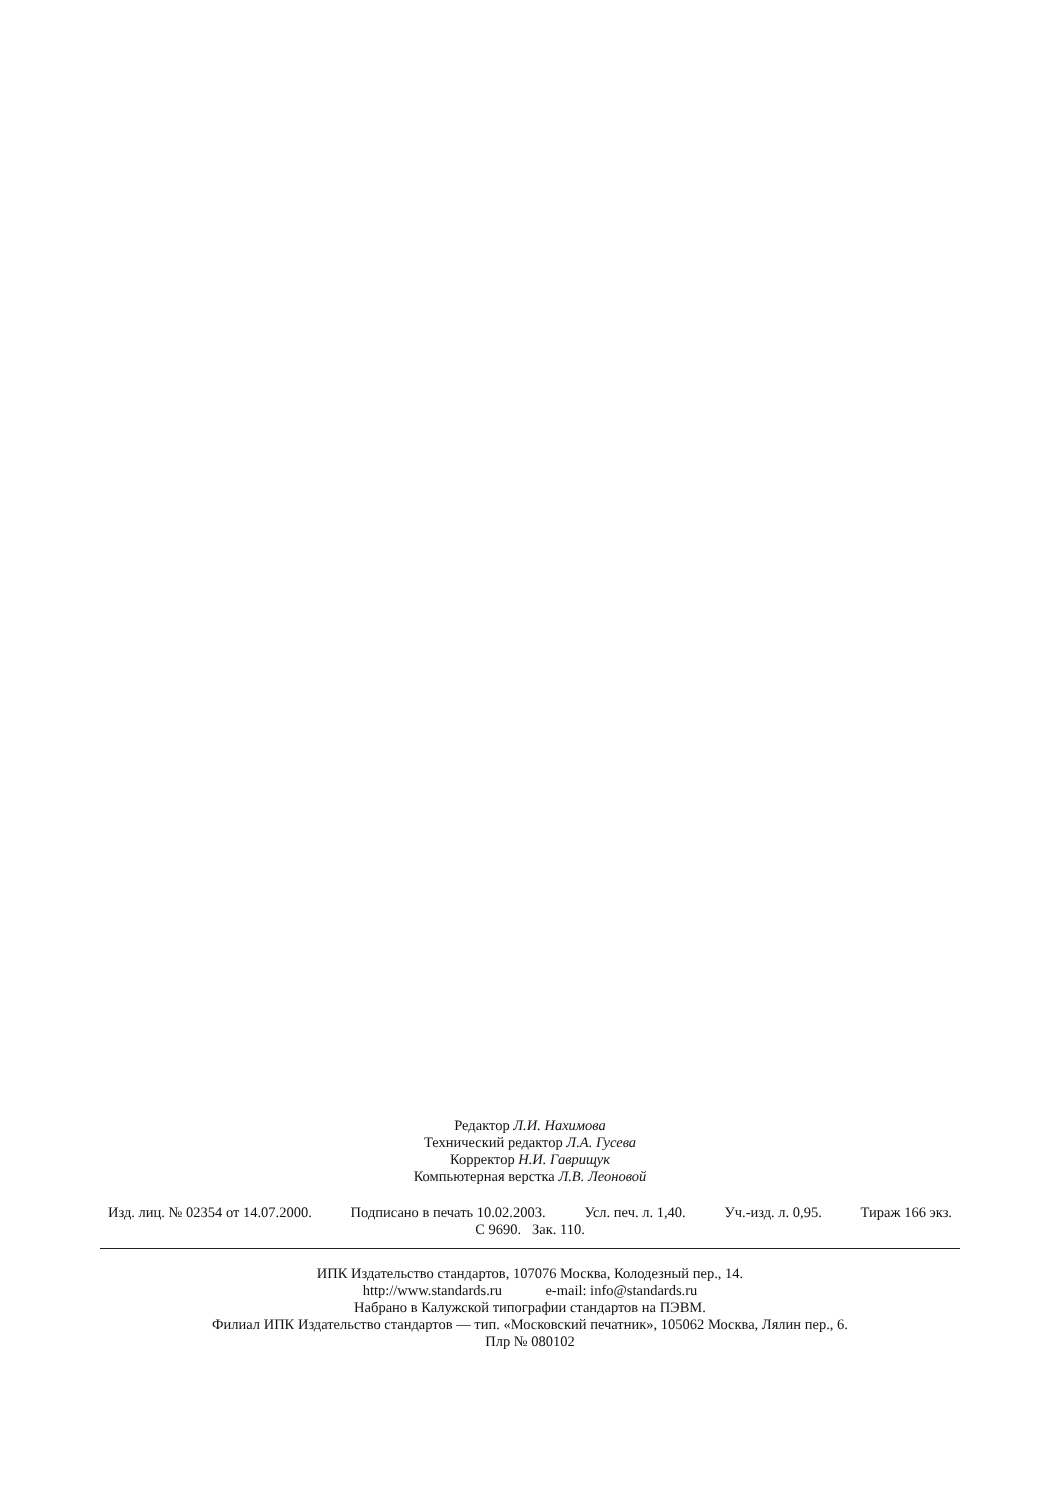Редактор Л.И. Нахимова
Технический редактор Л.А. Гусева
Корректор Н.И. Гаврищук
Компьютерная верстка Л.В. Леоновой
Изд. лиц. № 02354 от 14.07.2000. Подписано в печать 10.02.2003. Усл. печ. л. 1,40. Уч.-изд. л. 0,95. Тираж 166 экз.
С 9690. Зак. 110.
ИПК Издательство стандартов, 107076 Москва, Колодезный пер., 14.
http://www.standards.ru e-mail: info@standards.ru
Набрано в Калужской типографии стандартов на ПЭВМ.
Филиал ИПК Издательство стандартов — тип. «Московский печатник», 105062 Москва, Лялин пер., 6.
Плр № 080102